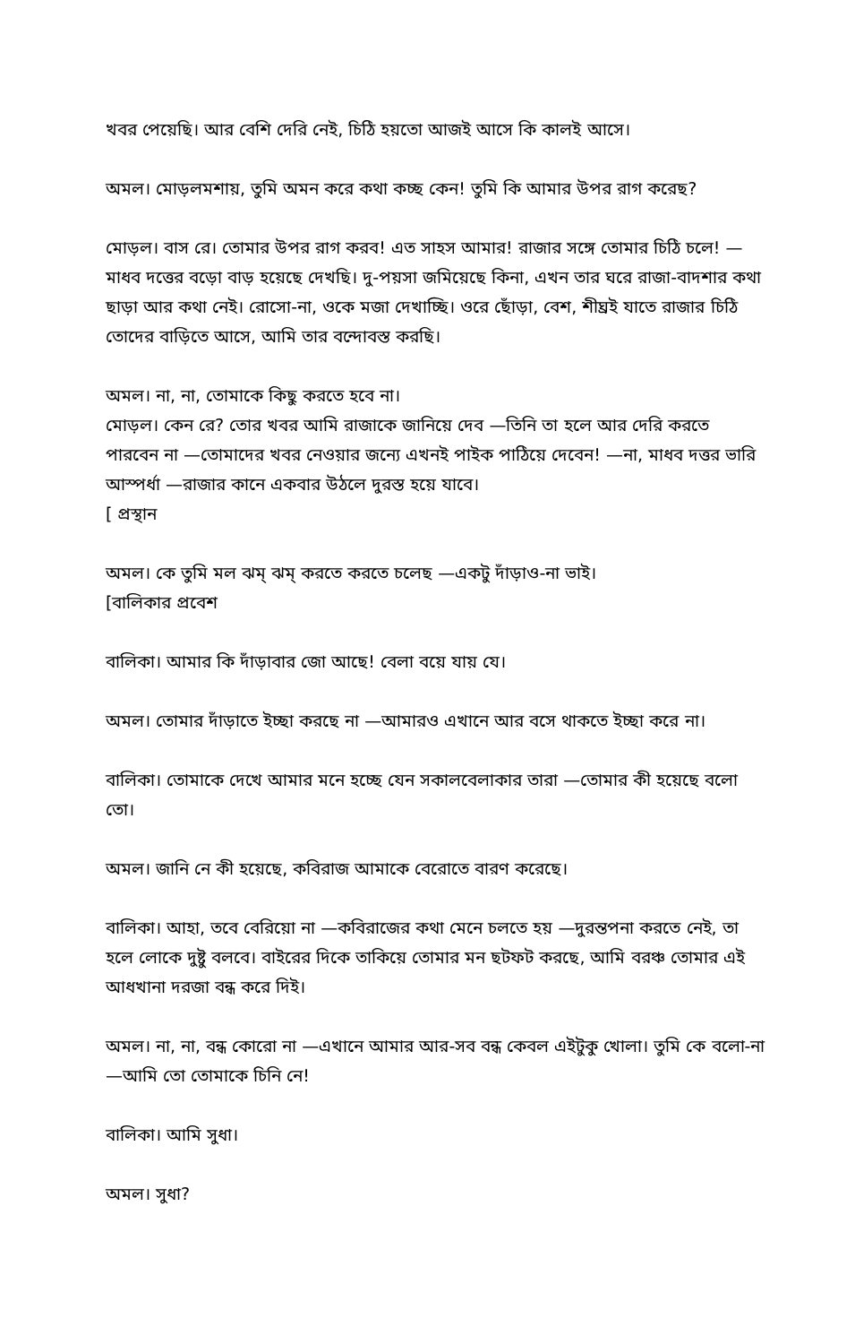খবর পেয়েছি। আর বেশি দেরি নেই, চিঠি হয়তো আজই আসে কি কালই আসে।
অমল। মোড়লমশায়, তুমি অমন করে কথা কচ্ছ কেন! তুমি কি আমার উপর রাগ করেছ?
মোড়ল। বাস রে। তোমার উপর রাগ করব! এত সাহস আমার! রাজার সঙ্গে তোমার চিঠি চলে! —মাধব দত্তের বড়ো বাড় হয়েছে দেখছি। দু-পয়সা জমিয়েছে কিনা, এখন তার ঘরে রাজা-বাদশার কথা ছাড়া আর কথা নেই। রোসো-না, ওকে মজা দেখাচ্ছি। ওরে ছোঁড়া, বেশ, শীঘ্রই যাতে রাজার চিঠি তোদের বাড়িতে আসে, আমি তার বন্দোবস্ত করছি।
অমল। না, না, তোমাকে কিছু করতে হবে না।
মোড়ল। কেন রে? তোর খবর আমি রাজাকে জানিয়ে দেব —তিনি তা হলে আর দেরি করতে পারবেন না —তোমাদের খবর নেওয়ার জন্যে এখনই পাইক পাঠিয়ে দেবেন! —না, মাধব দত্তর ভারি আস্পর্ধা —রাজার কানে একবার উঠলে দুরস্ত হয়ে যাবে।
[ প্রস্থান
অমল। কে তুমি মল ঝম্ ঝম্ করতে করতে চলেছ —একটু দাঁড়াও-না ভাই।
[বালিকার প্রবেশ
বালিকা। আমার কি দাঁড়াবার জো আছে! বেলা বয়ে যায় যে।
অমল। তোমার দাঁড়াতে ইচ্ছা করছে না —আমারও এখানে আর বসে থাকতে ইচ্ছা করে না।
বালিকা। তোমাকে দেখে আমার মনে হচ্ছে যেন সকালবেলাকার তারা —তোমার কী হয়েছে বলো তো।
অমল। জানি নে কী হয়েছে, কবিরাজ আমাকে বেরোতে বারণ করেছে।
বালিকা। আহা, তবে বেরিয়ো না —কবিরাজের কথা মেনে চলতে হয় —দুরন্তপনা করতে নেই, তা হলে লোকে দুষ্টু বলবে। বাইরের দিকে তাকিয়ে তোমার মন ছটফট করছে, আমি বরঞ্চ তোমার এই আধখানা দরজা বন্ধ করে দিই।
অমল। না, না, বন্ধ কোরো না —এখানে আমার আর-সব বন্ধ কেবল এইটুকু খোলা। তুমি কে বলো-না —আমি তো তোমাকে চিনি নে!
বালিকা। আমি সুধা।
অমল। সুধা?